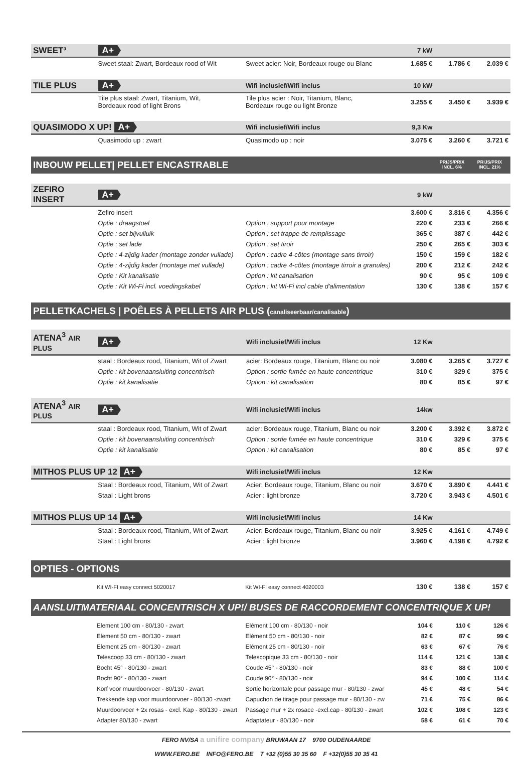| SWEET³ | A+ | | 7 kW | | |
| | Sweet staal: Zwart, Bordeaux rood of Wit | Sweet acier: Noir, Bordeaux rouge ou Blanc | 1.685 € | 1.786 € | 2.039 € |
| TILE PLUS | A+ | Wifi inclusief/Wifi inclus | 10 kW | | |
| | Tile plus staal: Zwart, Titanium, Wit, Bordeaux rood of light Brons | Tile plus acier : Noir, Titanium, Blanc, Bordeaux rouge ou light Bronze | 3.255 € | 3.450 € | 3.939 € |
| QUASIMODO X UP! A+ | | Wifi inclusief/Wifi inclus | 9,3 Kw | | |
| | Quasimodo up : zwart | Quasimodo up : noir | 3.075 € | 3.260 € | 3.721 € |
INBOUW PELLET| PELLET ENCASTRABLE PRIJS/PRIX
INCL. 6% PRIJS/PRIX
INCL. 21%
| ZEFIRO INSERT | A+ | | 9 kW | | |
| | Zefiro insert | | 3.600 € | 3.816 € | 4.356 € |
| | Optie : draagstoel | Option : support pour montage | 220 € | 233 € | 266 € |
| | Optie : set bijvulluik | Option : set trappe de remplissage | 365 € | 387 € | 442 € |
| | Optie : set lade | Option : set tiroir | 250 € | 265 € | 303 € |
| | Optie : 4-zijdig kader (montage zonder vullade) | Option : cadre 4-côtes (montage sans tirroir) | 150 € | 159 € | 182 € |
| | Optie : 4-zijdig kader (montage met vullade) | Option : cadre 4-côtes (montage tirroir a granules) | 200 € | 212 € | 242 € |
| | Optie : Kit kanalisatie | Option : kit canalisation | 90 € | 95 € | 109 € |
| | Optie : Kit Wi-Fi incl. voedingskabel | Option : kit Wi-Fi incl cable d'alimentation | 130 € | 138 € | 157 € |
PELLETKACHELS | POÊLES À PELLETS AIR PLUS (canaliseerbaar/canalisable)
| ATENA<sup>3</sup> AIR PLUS | A+ | Wifi inclusief/Wifi inclus | 12 Kw | | |
| | staal : Bordeaux rood, Titanium, Wit of Zwart | acier: Bordeaux rouge, Titanium, Blanc ou noir | 3.080 € | 3.265 € | 3.727 € |
| | Optie : kit bovenaansluiting concentrisch | Option : sortie fumée en haute concentrique | 310 € | 329 € | 375 € |
| | Optie : kit kanalisatie | Option : kit canalisation | 80 € | 85 € | 97 € |
| ATENA<sup>3</sup> AIR PLUS | A+ | Wifi inclusief/Wifi inclus | 14kw | | |
| | staal : Bordeaux rood, Titanium, Wit of Zwart | acier: Bordeaux rouge, Titanium, Blanc ou noir | 3.200 € | 3.392 € | 3.872 € |
| | Optie : kit bovenaansluiting concentrisch | Option : sortie fumée en haute concentrique | 310 € | 329 € | 375 € |
| | Optie : kit kanalisatie | Option : kit canalisation | 80 € | 85 € | 97 € |
| MITHOS PLUS UP 12 A+ | | Wifi inclusief/Wifi inclus | 12 Kw | | |
| | Staal : Bordeaux rood, Titanium, Wit of Zwart | Acier: Bordeaux rouge, Titanium, Blanc ou noir | 3.670 € | 3.890 € | 4.441 € |
| | Staal : Light brons | Acier : light bronze | 3.720 € | 3.943 € | 4.501 € |
| MITHOS PLUS UP 14 A+ | | Wifi inclusief/Wifi inclus | 14 Kw | | |
| | Staal : Bordeaux rood, Titanium, Wit of Zwart | Acier: Bordeaux rouge, Titanium, Blanc ou noir | 3.925 € | 4.161 € | 4.749 € |
| | Staal : Light brons | Acier : light bronze | 3.960 € | 4.198 € | 4.792 € |
OPTIES - OPTIONS
| | Kit WI-FI easy connect 5020017 | Kit WI-FI easy connect 4020003 | 130 € | 138 € | 157 € |
AANSLUITMATERIAAL CONCENTRISCH X UP!/ BUSES DE RACCORDEMENT CONCENTRIQUE X UP!
| | Element 100 cm - 80/130 - zwart | Elément 100 cm - 80/130 - noir | 104 € | 110 € | 126 € |
| | Element 50 cm - 80/130 - zwart | Elément 50 cm - 80/130 - noir | 82 € | 87 € | 99 € |
| | Element 25 cm - 80/130 - zwart | Elément 25 cm - 80/130 - noir | 63 € | 67 € | 76 € |
| | Telescoop 33 cm - 80/130 - zwart | Telescopique 33 cm - 80/130 - noir | 114 € | 121 € | 138 € |
| | Bocht 45° - 80/130 - zwart | Coude 45° - 80/130 - noir | 83 € | 88 € | 100 € |
| | Bocht 90° - 80/130 - zwart | Coude 90° - 80/130 - noir | 94 € | 100 € | 114 € |
| | Korf voor muurdoorvoer - 80/130 - zwart | Sortie horizontale pour passage mur - 80/130 - zwar | 45 € | 48 € | 54 € |
| | Trekkende kap voor muurdoorvoer - 80/130 -zwart | Capuchon de tirage pour passage mur - 80/130 - zw | 71 € | 75 € | 86 € |
| | Muurdoorvoer + 2x rosas - excl. Kap - 80/130 - zwart | Passage mur + 2x rosace -excl.cap - 80/130 - zwart | 102 € | 108 € | 123 € |
| | Adapter 80/130 - zwart | Adaptateur - 80/130 - noir | 58 € | 61 € | 70 € |
FERO NV/SA a unifire company BRUWAAN 17 9700 OUDENAARDE
WWW.FERO.BE INFO@FERO.BE T +32 (0)55 30 35 60 F +32(0)55 30 35 41